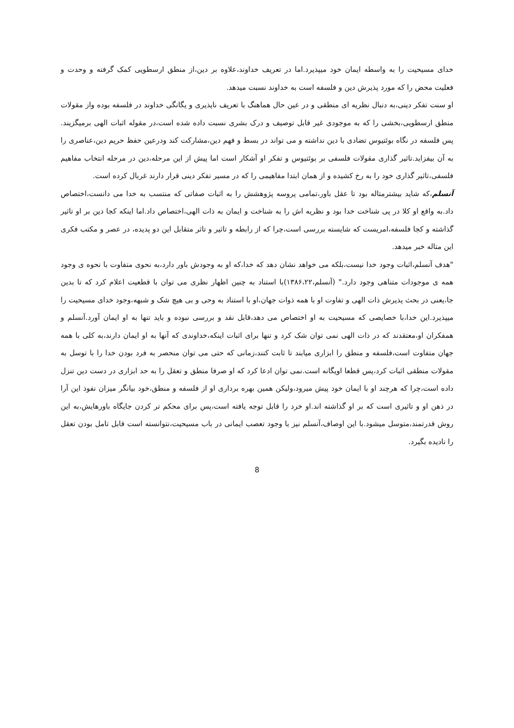خدای مسیحیت را به واسطه ایمان خود میپذیرد.اما در تعریف خداوند،علاوه بر دین،از منطق ارسطویی کمک گرفته و وحدت و فعلیت محض را که مورد پذیرش دین و فلسفه است به خداوند نسبت میدهد.
او سنت تفکر دینی،به دنبال نظریه ای منطقی و در عین حال هماهنگ با تعریف ناپذیری و یگانگی خداوند در فلسفه بوده واز مقولات منطق ارسطویی،بخشی را که به موجودی غیر قابل توصیف و درک بشری نسبت داده شده است،در مقوله اثبات الهی برمیگزیند. پس فلسفه در نگاه بوئتیوس تضادی با دین نداشته و می تواند در بسط و فهم دین،مشارکت کند ودرعین حفظ حریم دین،عناصری را به آن بیفزاید.تاثیر گذاری مقولات فلسفی بر بوئتیوس و تفکر او آشکار است اما پیش از این مرحله،دین در مرحله انتخاب مفاهیم فلسفی،تاثیر گذاری خود را به رخ کشیده و از همان ابتدا مفاهیمی را که در مسیر تفکر دینی قرار دارند غربال کرده است.
آنسلم،که شاید بیشترمتاله بود تا عقل باور،تمامی پروسه پژوهشش را به اثبات صفاتی که منتسب به خدا می دانست،اختصاص داد.به واقع او کلا در پی شناخت خدا بود و نظریه اش را به شناخت و ایمان به ذات الهی،اختصاص داد.اما اینکه کجا دین بر او تاثیر گذاشته و کجا فلسفه،امریست که شایسته بررسی است،چرا که از رابطه و تاثیر و تاثر متقابل این دو پدیده، در عصر و مکتب فکری این متاله خبر میدهد.
"هدف آنسلم،اثبات وجود خدا نیست،بلکه می خواهد نشان دهد که خدا،که او به وجودش باور دارد،به نحوی متفاوت با نحوه ی وجود همه ی موجودات متناهی وجود دارد." (آنسلم،۱۳۸۶،۲۲)با استناد به چنین اظهار نظری می توان با قطعیت اعلام کرد که تا بدین جا،یعنی در بحث پذیرش ذات الهی و تفاوت او با همه ذوات جهان،او با استناد به وحی و بی هیچ شک و شبهه،وجود خدای مسیحیت را میپذیرد.این خدا،با خصایصی که مسیحیت به او اختصاص می دهد،قابل نقد و بررسی نبوده و باید تنها به او ایمان آورد.آنسلم و همفکران او،معتقدند که در ذات الهی نمی توان شک کرد و تنها برای اثبات اینکه،خداوندی که آنها به او ایمان دارند،به کلی با همه جهان متفاوت است،فلسفه و منطق را ابزاری میابند تا ثابت کنند،زمانی که حتی می توان منحصر به فرد بودن خدا را با توسل به مقولات منطقی اثبات کرد،پس قطعا اویگانه است.نمی توان ادعا کرد که او صرفا منطق و تعقل را به حد ابزاری در دست دین تنزل داده است،چرا که هرچند او با ایمان خود پیش میرود،ولیکن همین بهره برداری او از فلسفه و منطق،خود بیانگر میزان نفوذ این آرا در ذهن او و تاثیری است که بر او گذاشته اند.او خرد را قابل توجه یافته است،پس برای محکم تر کردن جایگاه باورهایش،به این روش قدرتمند،متوسل میشود.با این اوصاف،آنسلم نیز با وجود تعصب ایمانی در باب مسیحیت،نتوانسته است قابل تامل بودن تعقل را نادیده بگیرد.
8